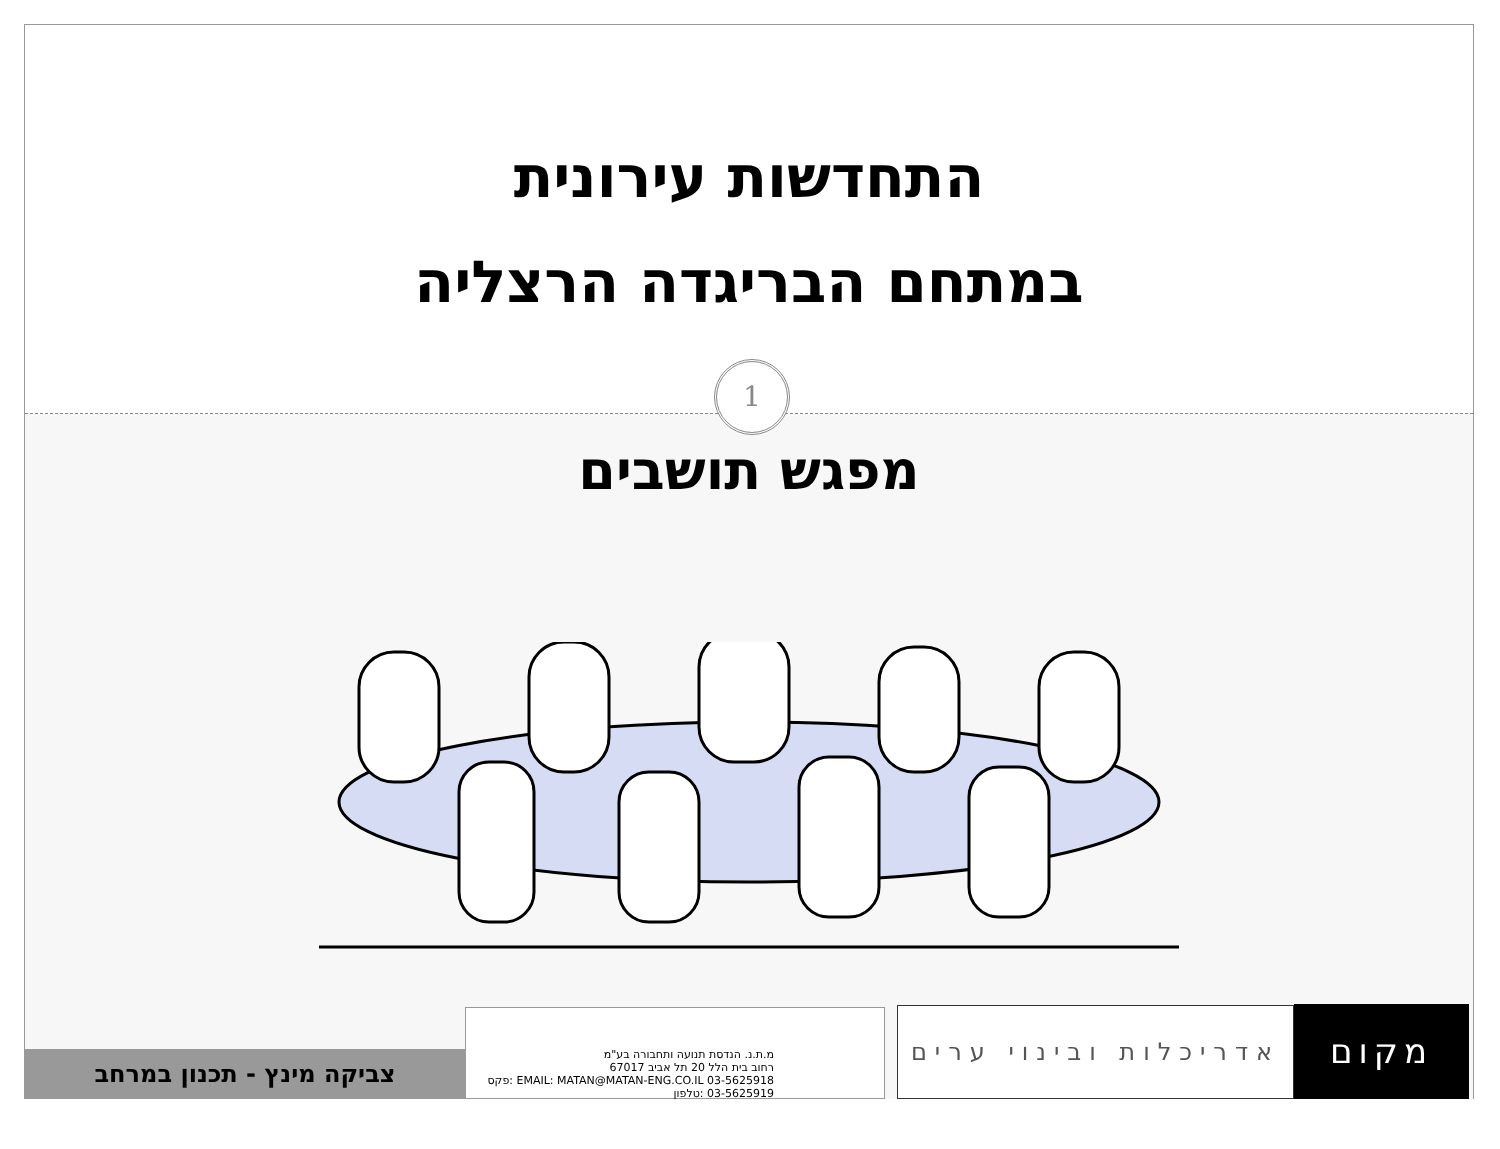התחדשות עירונית
במתחם הבריגדה הרצליה
1
מפגש תושבים
צביקה מינץ - תכנון במרחב
מ.ת.נ. הנדסת תנועה ותחבורה בע"מ
רחוב בית הלל 20 תל אביב 67017
EMAIL: MATAN@MATAN-ENG.CO.IL 03-5625918 :פקס 03-5625919 :טלפון
אדריכלות ובינוי ערים
מקום